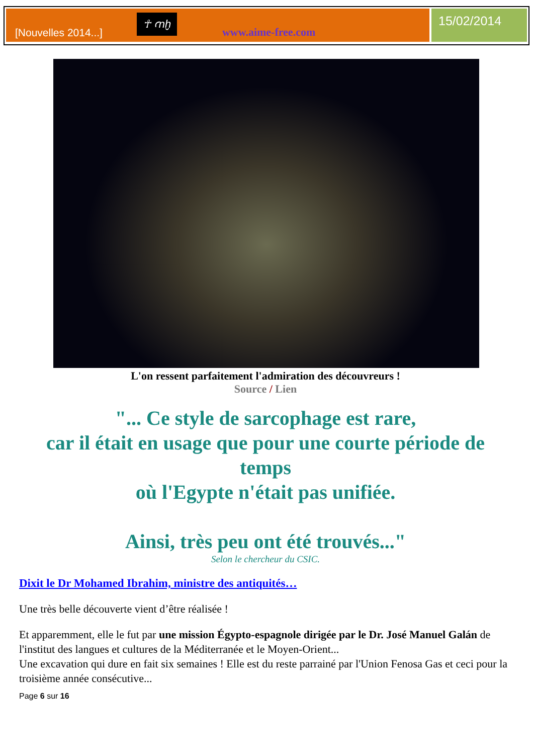[Nouvelles 2014...] ☥ ꜥnḫ www.aime-free.com
15/02/2014
L'on ressent parfaitement l'admiration des découvreurs !
Source / Lien
"... Ce style de sarcophage est rare,
car il était en usage que pour une courte période de temps
où l'Egypte n'était pas unifiée.
Ainsi, très peu ont été trouvés..."
Selon le chercheur du CSIC.
Dixit le Dr Mohamed Ibrahim, ministre des antiquités…
Une très belle découverte vient d’être réalisée !
Et apparemment, elle le fut par une mission Égypto-espagnole dirigée par le Dr. José Manuel Galán de l'institut des langues et cultures de la Méditerranée et le Moyen-Orient...
Une excavation qui dure en fait six semaines ! Elle est du reste parrainé par l'Union Fenosa Gas et ceci pour la troisième année consécutive...
Page 6 sur 16